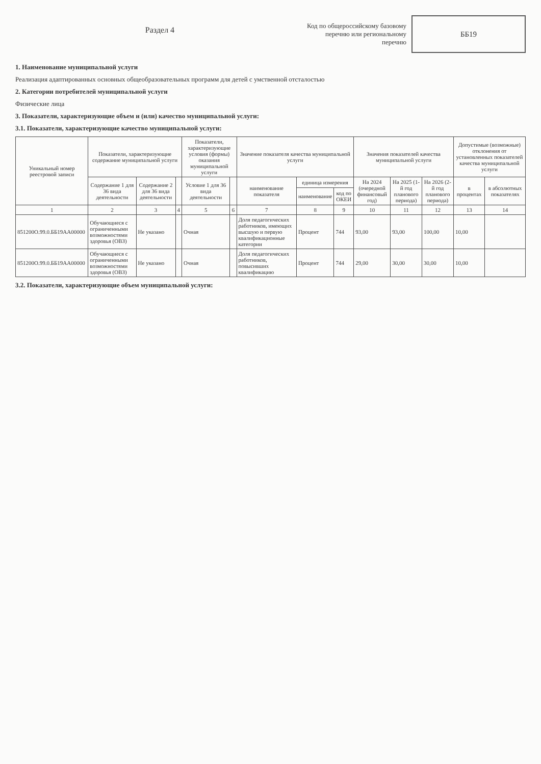Раздел 4
Код по общероссийскому базовому перечню или региональному перечню
ББ19
1. Наименование муниципальной услуги
Реализация адаптированных основных общеобразовательных программ для детей с умственной отсталостью
2. Категории потребителей муниципальной услуги
Физические лица
3. Показатели, характеризующие объем и (или) качество муниципальной услуги:
3.1. Показатели, характеризующие качество муниципальной услуги:
| Уникальный номер реестровой записи | Показатели, характеризующие содержание муниципальной услуги | | | Показатели, характеризующие условия (формы) оказания муниципальной услуги | | Значение показателя качества муниципальной услуги | | | Значения показателей качества муниципальной услуги | | | Допустимые (возможные) отклонения от установленных показателей качества муниципальной услуги | |
| --- | --- | --- | --- | --- | --- | --- | --- | --- | --- | --- | --- | --- | --- |
| | Содержание 1 для 36 вида деятельности | Содержание 2 для 36 вида деятельности | | Условие 1 для 36 вида деятельности | | наименование показателя | единица измерения | | На 2024 (очередной финансовый год) | На 2025 (1-й год планового периода) | На 2026 (2-й год планового периода) | в процентах | в абсолютных показателях |
| | | | | | | | наименование | код по ОКЕИ | | | | | |
| 1 | 2 | 3 | 4 | 5 | 6 | 7 | 8 | 9 | 10 | 11 | 12 | 13 | 14 |
| 851200О.99.0.ББ19АА00000 | Обучающиеся с ограниченными возможностями здоровья (ОВЗ) | Не указано | | Очная | | Доля педагогических работников, имеющих высшую и первую квалификационные категории | Процент | 744 | 93,00 | 93,00 | 100,00 | 10,00 | |
| 851200О.99.0.ББ19АА00000 | Обучающиеся с ограниченными возможностями здоровья (ОВЗ) | Не указано | | Очная | | Доля педагогических работников, повысивших квалификацию | Процент | 744 | 29,00 | 30,00 | 30,00 | 10,00 | |
3.2. Показатели, характеризующие объем муниципальной услуги: